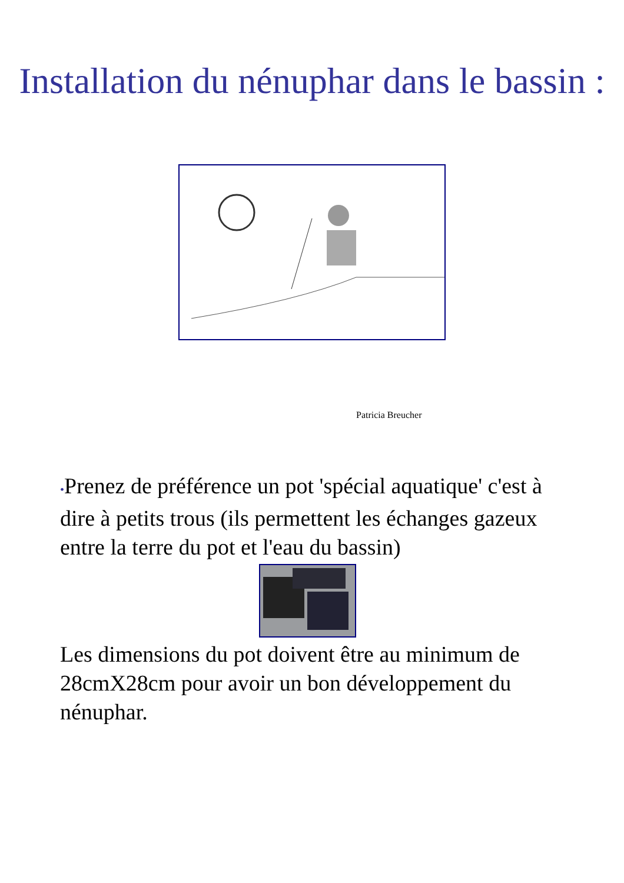Installation du nénuphar dans le bassin :
Patricia Breucher
•Prenez de préférence un pot 'spécial aquatique' c'est à dire à petits trous (ils permettent les échanges gazeux entre la terre du pot et l'eau du bassin)
Les dimensions du pot doivent être au minimum de 28cmX28cm pour avoir un bon développement du nénuphar.